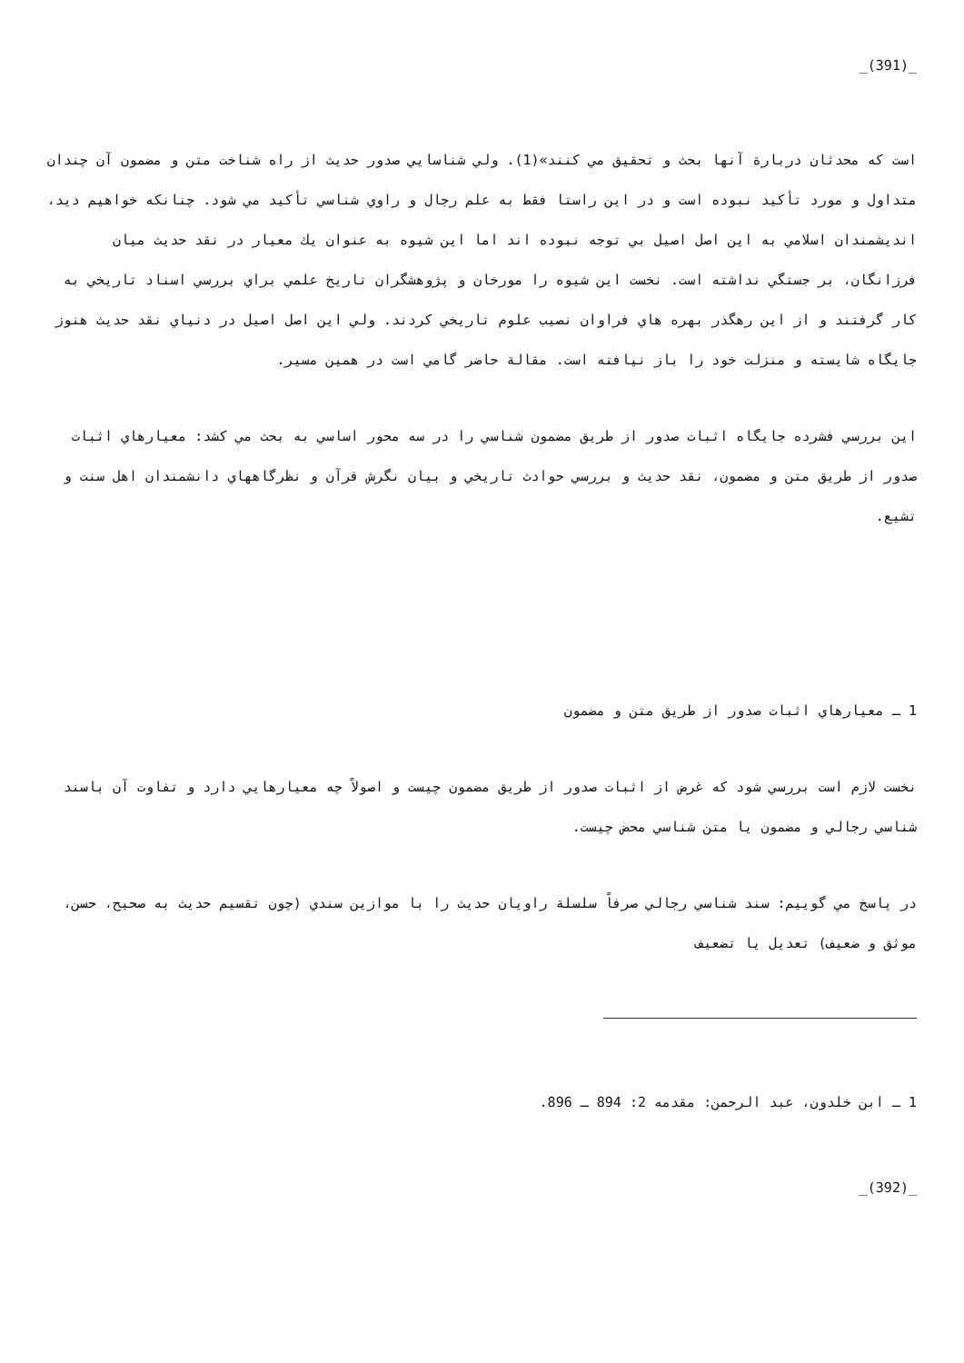_(391)_
است كه محدثان دربارة آنها بحث و تحقيق مي كنند»(1). ولي شناسايي صدور حديث از راه شناخت متن و مضمون آن چندان متداول و مورد تأكيد نبوده است و در اين راستا فقط به علم رجال و راوي شناسي تأكيد مي شود. چنانكه خواهيم ديد، انديشمندان اسلامي به اين اصل اصيل بي توجه نبوده اند اما اين شيوه به عنوان يك معيار در نقد حديث ميان فرزانگان، بر جستگي نداشته است. نخست اين شيوه را مورخان و پژوهشگران تاريخ علمي براي بررسي اسناد تاريخي به كار گرفتند و از اين رهگذر بهره هاي فراوان نصيب علوم تاريخي كردند. ولي اين اصل اصيل در دنياي نقد حديث هنوز جايگاه شايسته و منزلت خود را باز نيافته است. مقالة حاضر گامي است در همين مسير.
اين بررسي فشرده جايگاه اثبات صدور از طريق مضمون شناسي را در سه محور اساسي به بحث مي كشد: معيارهاي اثبات صدور از طريق متن و مضمون، نقد حديث و بررسي حوادث تاريخي و بيان نگرش قرآن و نظرگاههاي دانشمندان اهل سنت و تشيع.
1 ـ معيارهاي اثبات صدور از طريق متن و مضمون
نخست لازم است بررسي شود كه غرض از اثبات صدور از طريق مضمون چيست و اصولاً چه معيارهايي دارد و تفاوت آن باسند شناسي رجالي و مضمون يا متن شناسي محض چيست.
در پاسخ مي گوييم: سند شناسي رجالي صرفاً سلسلة راويان حديث را با موازين سندي (چون تقسيم حديث به صحيح، حسن، موثق و ضعيف) تعديل يا تضعيف
1 ـ ابن خلدون، عبد الرحمن: مقدمه 2: 894 ـ 896.
_(392)_